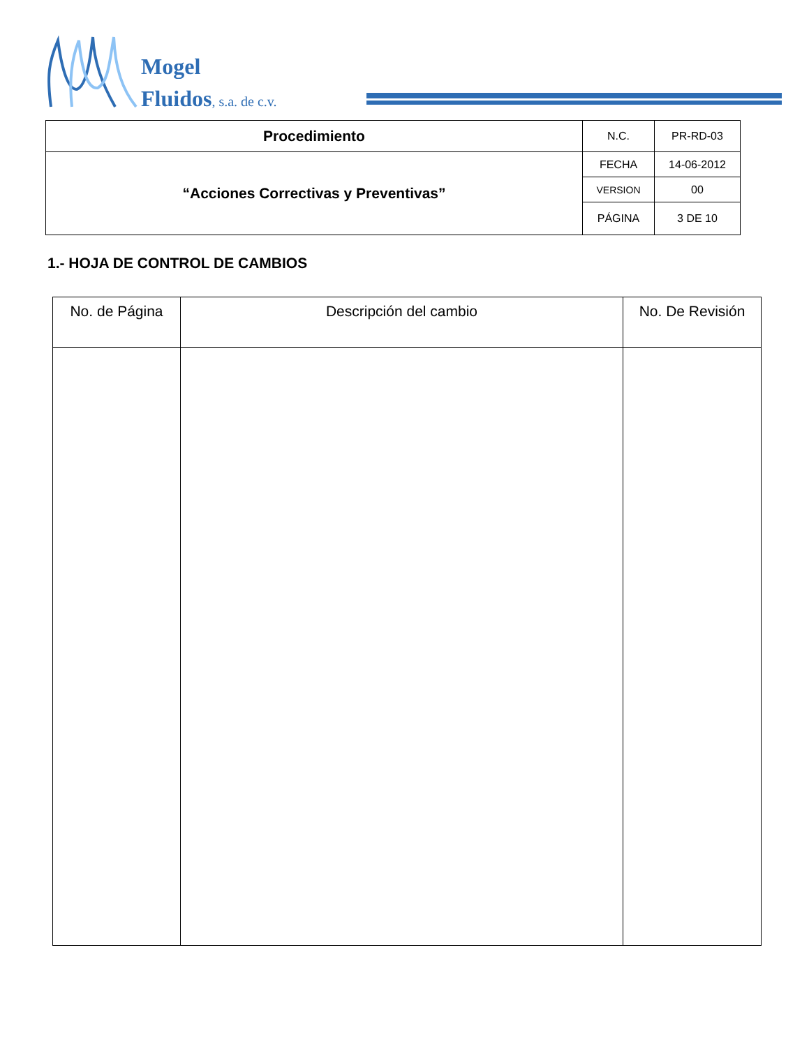Mogel
Fluidos, s.a. de c.v.
| Procedimiento | N.C. | PR-RD-03 |
| “Acciones Correctivas y Preventivas” | FECHA | 14-06-2012 |
| | VERSION | 00 |
| | PÁGINA | 3 DE 10 |
1.- HOJA DE CONTROL DE CAMBIOS
| No. de Página | Descripción del cambio | No. De Revisión |
| --- | --- | --- |